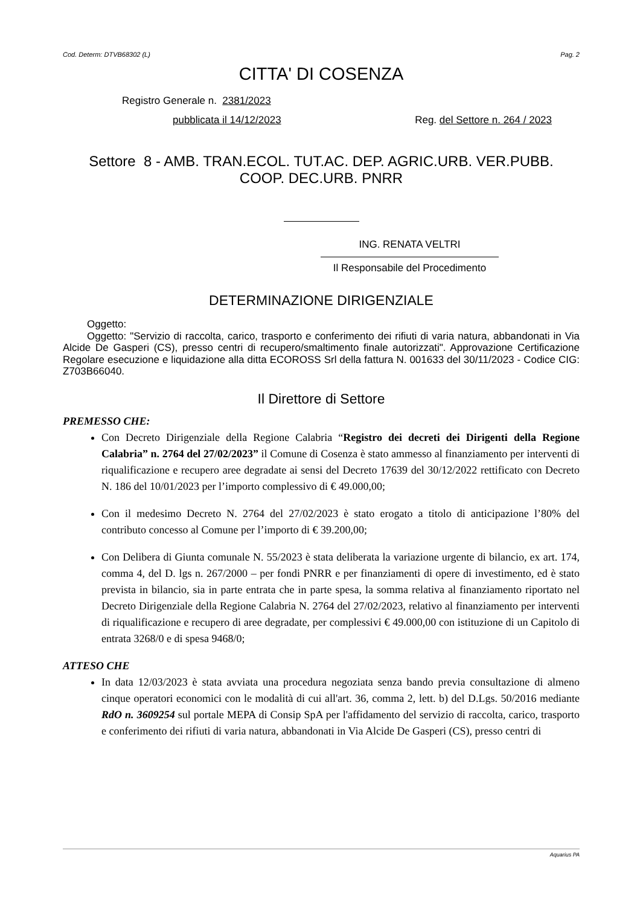Cod. Determ: DTVB68302 (L) Pag. 2
CITTA' DI COSENZA
Registro Generale n. 2381/2023
pubblicata il 14/12/2023 Reg. del Settore n. 264 / 2023
Settore 8 - AMB. TRAN.ECOL. TUT.AC. DEP. AGRIC.URB. VER.PUBB.
COOP. DEC.URB. PNRR
ING. RENATA VELTRI
Il Responsabile del Procedimento
DETERMINAZIONE DIRIGENZIALE
Oggetto:
Oggetto: "Servizio di raccolta, carico, trasporto e conferimento dei rifiuti di varia natura, abbandonati in Via Alcide De Gasperi (CS), presso centri di recupero/smaltimento finale autorizzati". Approvazione Certificazione Regolare esecuzione e liquidazione alla ditta ECOROSS Srl della fattura N. 001633 del 30/11/2023 - Codice CIG: Z703B66040.
Il Direttore di Settore
PREMESSO CHE:
Con Decreto Dirigenziale della Regione Calabria “Registro dei decreti dei Dirigenti della Regione Calabria” n. 2764 del 27/02/2023” il Comune di Cosenza è stato ammesso al finanziamento per interventi di riqualificazione e recupero aree degradate ai sensi del Decreto 17639 del 30/12/2022 rettificato con Decreto N. 186 del 10/01/2023 per l’importo complessivo di € 49.000,00;
Con il medesimo Decreto N. 2764 del 27/02/2023 è stato erogato a titolo di anticipazione l’80% del contributo concesso al Comune per l’importo di € 39.200,00;
Con Delibera di Giunta comunale N. 55/2023 è stata deliberata la variazione urgente di bilancio, ex art. 174, comma 4, del D. lgs n. 267/2000 – per fondi PNRR e per finanziamenti di opere di investimento, ed è stato prevista in bilancio, sia in parte entrata che in parte spesa, la somma relativa al finanziamento riportato nel Decreto Dirigenziale della Regione Calabria N. 2764 del 27/02/2023, relativo al finanziamento per interventi di riqualificazione e recupero di aree degradate, per complessivi € 49.000,00 con istituzione di un Capitolo di entrata 3268/0 e di spesa 9468/0;
ATTESO CHE
In data 12/03/2023 è stata avviata una procedura negoziata senza bando previa consultazione di almeno cinque operatori economici con le modalità di cui all'art. 36, comma 2, lett. b) del D.Lgs. 50/2016 mediante RdO n. 3609254 sul portale MEPA di Consip SpA per l'affidamento del servizio di raccolta, carico, trasporto e conferimento dei rifiuti di varia natura, abbandonati in Via Alcide De Gasperi (CS), presso centri di
Aquarius PA